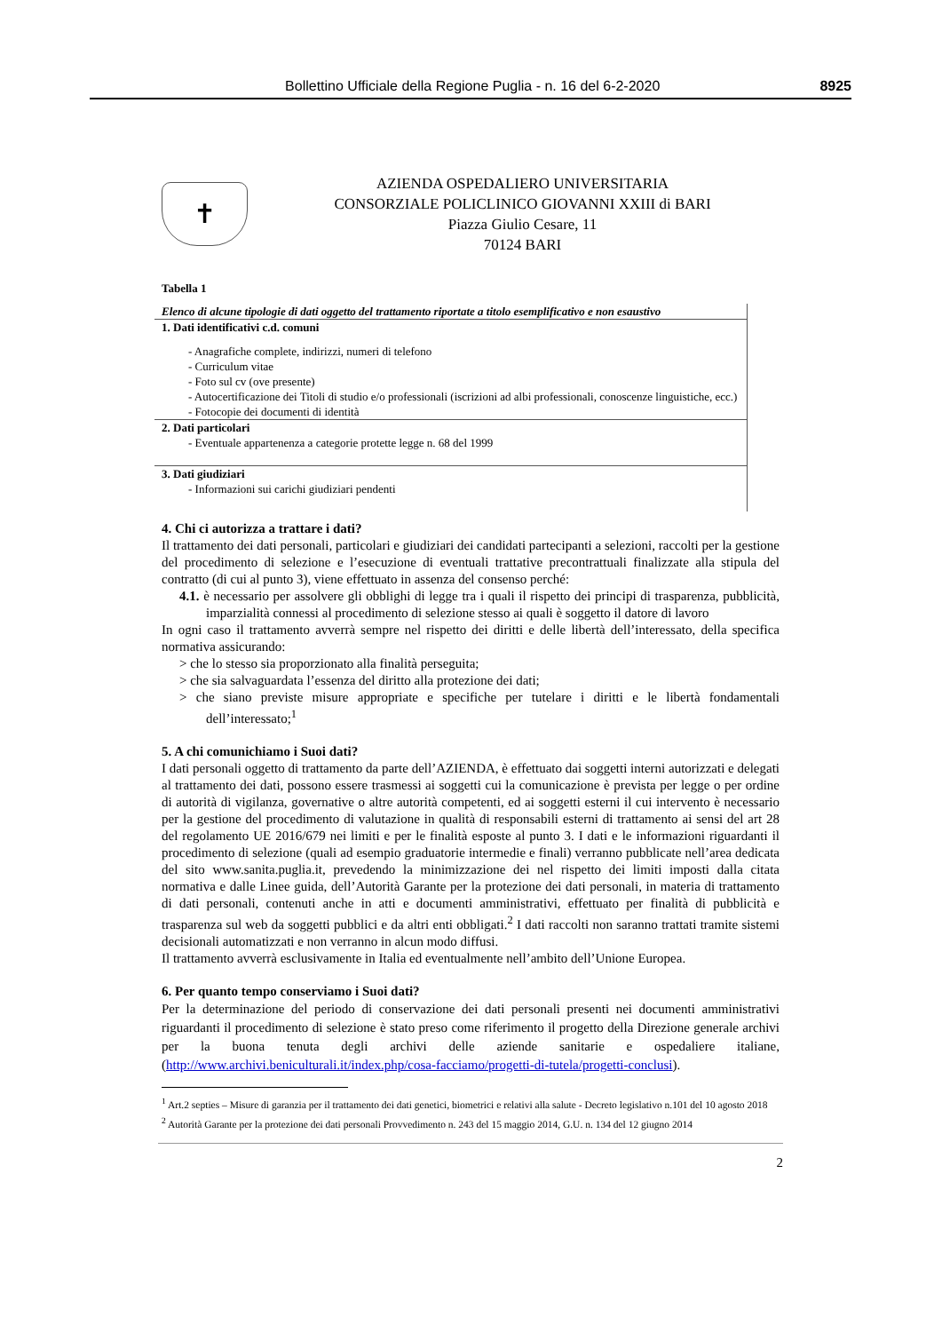Bollettino Ufficiale della Regione Puglia - n. 16 del 6-2-2020 8925
✝
AZIENDA OSPEDALIERO UNIVERSITARIA
CONSORZIALE POLICLINICO GIOVANNI XXIII di BARI
Piazza Giulio Cesare, 11
70124 BARI
Tabella 1
| Elenco di alcune tipologie di dati oggetto del trattamento riportate a titolo esemplificativo e non esaustivo |
| 1. Dati identificativi c.d. comuni - Anagrafiche complete, indirizzi, numeri di telefono - Curriculum vitae - Foto sul cv (ove presente) - Autocertificazione dei Titoli di studio e/o professionali (iscrizioni ad albi professionali, conoscenze linguistiche, ecc.) - Fotocopie dei documenti di identità |
| 2. Dati particolari - Eventuale appartenenza a categorie protette legge n. 68 del 1999 |
| 3. Dati giudiziari - Informazioni sui carichi giudiziari pendenti |
4. Chi ci autorizza a trattare i dati?
Il trattamento dei dati personali, particolari e giudiziari dei candidati partecipanti a selezioni, raccolti per la gestione del procedimento di selezione e l’esecuzione di eventuali trattative precontrattuali finalizzate alla stipula del contratto (di cui al punto 3), viene effettuato in assenza del consenso perché:
4.1. è necessario per assolvere gli obblighi di legge tra i quali il rispetto dei principi di trasparenza, pubblicità, imparzialità connessi al procedimento di selezione stesso ai quali è soggetto il datore di lavoro
In ogni caso il trattamento avverrà sempre nel rispetto dei diritti e delle libertà dell’interessato, della specifica normativa assicurando:
> che lo stesso sia proporzionato alla finalità perseguita;
> che sia salvaguardata l’essenza del diritto alla protezione dei dati;
> che siano previste misure appropriate e specifiche per tutelare i diritti e le libertà fondamentali dell’interessato;<sup>1</sup>
5. A chi comunichiamo i Suoi dati?
I dati personali oggetto di trattamento da parte dell’AZIENDA, è effettuato dai soggetti interni autorizzati e delegati al trattamento dei dati, possono essere trasmessi ai soggetti cui la comunicazione è prevista per legge o per ordine di autorità di vigilanza, governative o altre autorità competenti, ed ai soggetti esterni il cui intervento è necessario per la gestione del procedimento di valutazione in qualità di responsabili esterni di trattamento ai sensi del art 28 del regolamento UE 2016/679 nei limiti e per le finalità esposte al punto 3. I dati e le informazioni riguardanti il procedimento di selezione (quali ad esempio graduatorie intermedie e finali) verranno pubblicate nell’area dedicata del sito www.sanita.puglia.it, prevedendo la minimizzazione dei nel rispetto dei limiti imposti dalla citata normativa e dalle Linee guida, dell’Autorità Garante per la protezione dei dati personali, in materia di trattamento di dati personali, contenuti anche in atti e documenti amministrativi, effettuato per finalità di pubblicità e trasparenza sul web da soggetti pubblici e da altri enti obbligati.<sup>2</sup> I dati raccolti non saranno trattati tramite sistemi decisionali automatizzati e non verranno in alcun modo diffusi.
Il trattamento avverrà esclusivamente in Italia ed eventualmente nell’ambito dell’Unione Europea.
6. Per quanto tempo conserviamo i Suoi dati?
Per la determinazione del periodo di conservazione dei dati personali presenti nei documenti amministrativi riguardanti il procedimento di selezione è stato preso come riferimento il progetto della Direzione generale archivi per la buona tenuta degli archivi delle aziende sanitarie e ospedaliere italiane, (http://www.archivi.beniculturali.it/index.php/cosa-facciamo/progetti-di-tutela/progetti-conclusi).
<sup>1</sup> Art.2 septies – Misure di garanzia per il trattamento dei dati genetici, biometrici e relativi alla salute - Decreto legislativo n.101 del 10 agosto 2018
<sup>2</sup> Autorità Garante per la protezione dei dati personali Provvedimento n. 243 del 15 maggio 2014, G.U. n. 134 del 12 giugno 2014
2